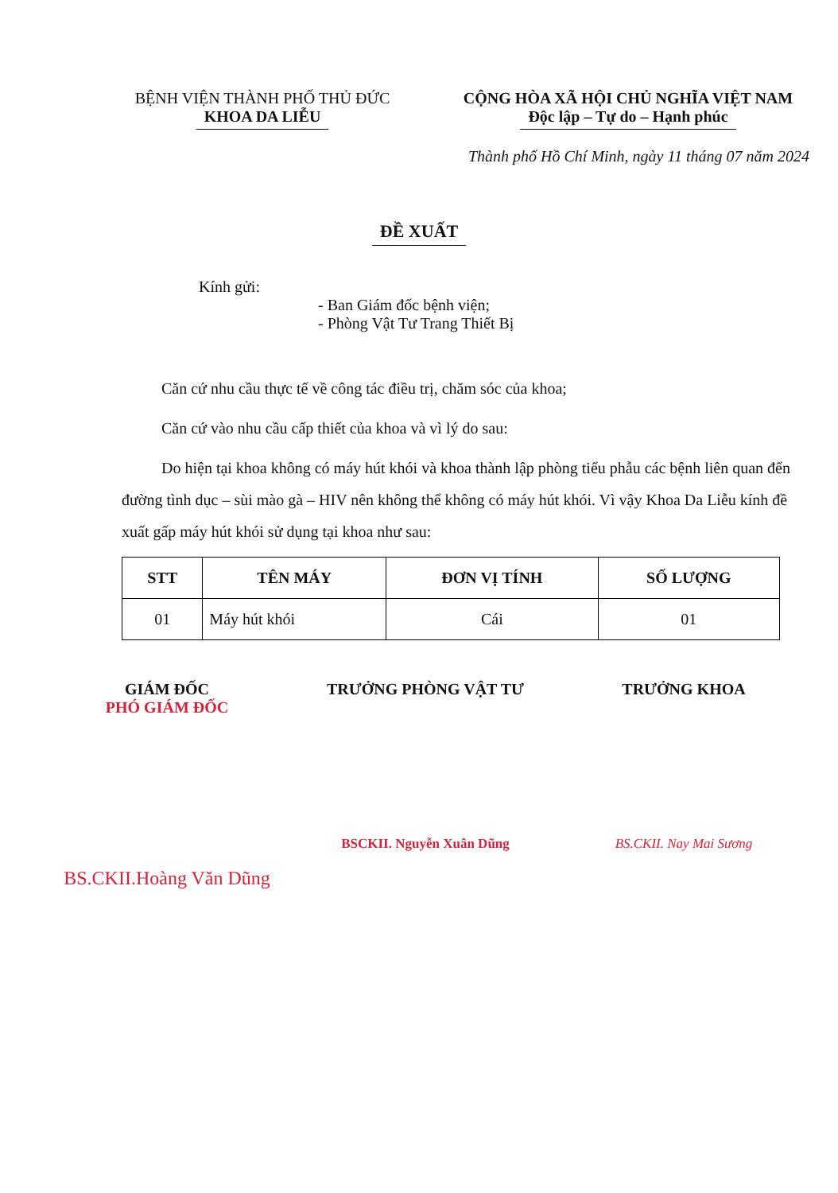BỆNH VIỆN THÀNH PHỐ THỦ ĐỨC
KHOA DA LIỄU
CỘNG HÒA XÃ HỘI CHỦ NGHĨA VIỆT NAM
Độc lập – Tự do – Hạnh phúc
Thành phố Hồ Chí Minh, ngày 11 tháng 07 năm 2024
ĐỀ XUẤT
Kính gửi:
- Ban Giám đốc bệnh viện;
- Phòng Vật Tư Trang Thiết Bị
Căn cứ nhu cầu thực tế về công tác điều trị, chăm sóc của khoa;
Căn cứ vào nhu cầu cấp thiết của khoa và vì lý do sau:
Do hiện tại khoa không có máy hút khói và khoa thành lập phòng tiểu phẫu các bệnh liên quan đến đường tình dục – sùi mào gà – HIV nên không thể không có máy hút khói. Vì vậy Khoa Da Liễu kính đề xuất gấp máy hút khói sử dụng tại khoa như sau:
| STT | TÊN MÁY | ĐƠN VỊ TÍNH | SỐ LƯỢNG |
| --- | --- | --- | --- |
| 01 | Máy hút khói | Cái | 01 |
GIÁM ĐỐC
PHÓ GIÁM ĐỐC
BS.CKII.Hoàng Văn Dũng
TRƯỞNG PHÒNG VẬT TƯ
BSCKII. Nguyễn Xuân Dũng
TRƯỞNG KHOA
BS.CKII. Nay Mai Sương